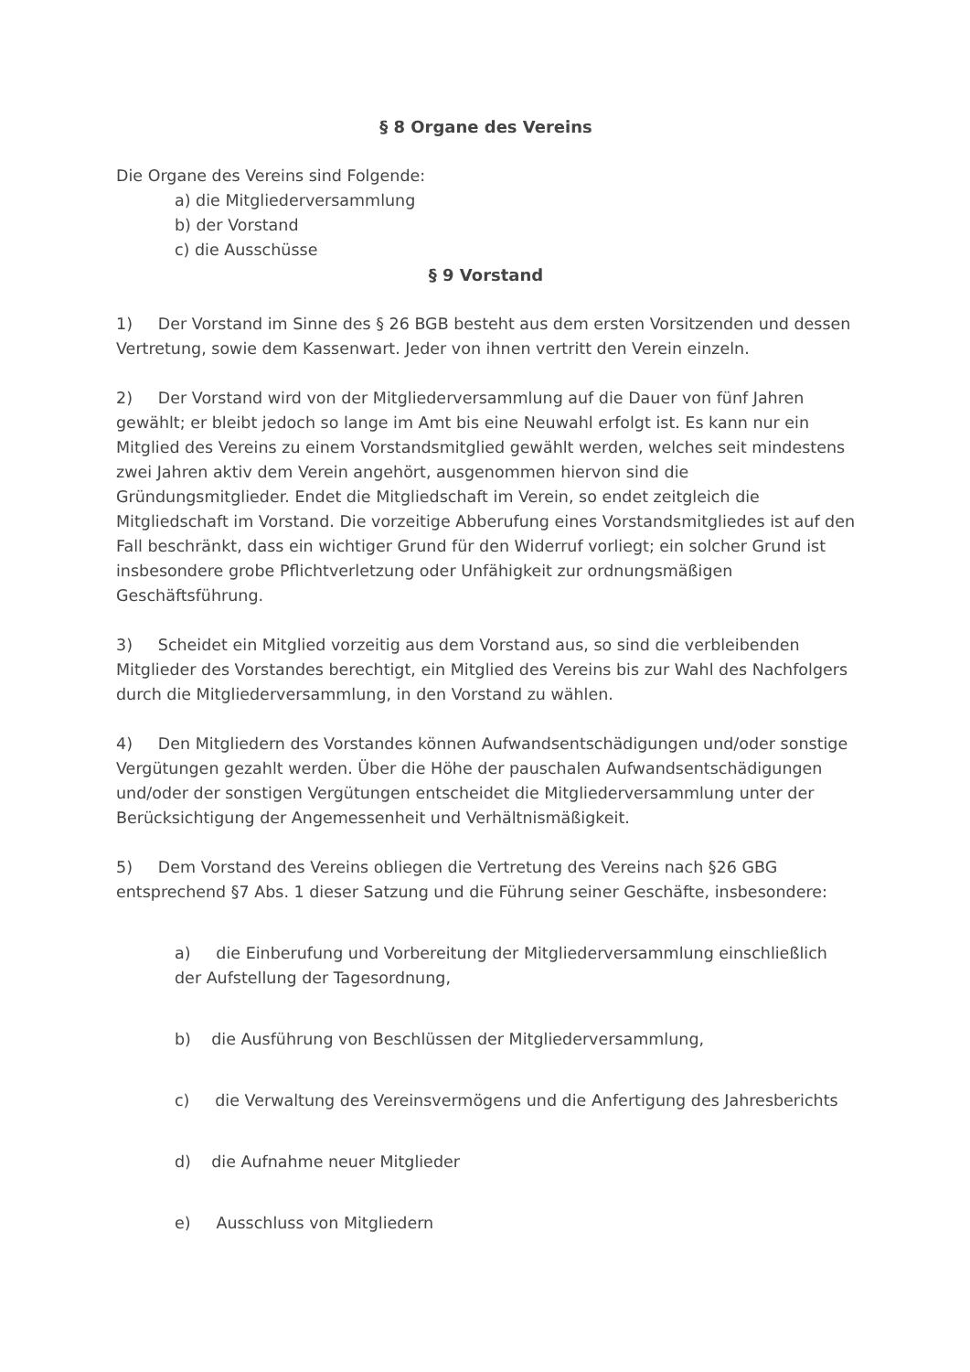§ 8 Organe des Vereins
Die Organe des Vereins sind Folgende:
a) die Mitgliederversammlung
b) der Vorstand
c) die Ausschüsse
§ 9 Vorstand
1) Der Vorstand im Sinne des § 26 BGB besteht aus dem ersten Vorsitzenden und dessen Vertretung, sowie dem Kassenwart. Jeder von ihnen vertritt den Verein einzeln.
2) Der Vorstand wird von der Mitgliederversammlung auf die Dauer von fünf Jahren gewählt; er bleibt jedoch so lange im Amt bis eine Neuwahl erfolgt ist. Es kann nur ein Mitglied des Vereins zu einem Vorstandsmitglied gewählt werden, welches seit mindestens zwei Jahren aktiv dem Verein angehört, ausgenommen hiervon sind die Gründungsmitglieder. Endet die Mitgliedschaft im Verein, so endet zeitgleich die Mitgliedschaft im Vorstand. Die vorzeitige Abberufung eines Vorstandsmitgliedes ist auf den Fall beschränkt, dass ein wichtiger Grund für den Widerruf vorliegt; ein solcher Grund ist insbesondere grobe Pflichtverletzung oder Unfähigkeit zur ordnungsmäßigen Geschäftsführung.
3) Scheidet ein Mitglied vorzeitig aus dem Vorstand aus, so sind die verbleibenden Mitglieder des Vorstandes berechtigt, ein Mitglied des Vereins bis zur Wahl des Nachfolgers durch die Mitgliederversammlung, in den Vorstand zu wählen.
4) Den Mitgliedern des Vorstandes können Aufwandsentschädigungen und/oder sonstige Vergütungen gezahlt werden. Über die Höhe der pauschalen Aufwandsentschädigungen und/oder der sonstigen Vergütungen entscheidet die Mitgliederversammlung unter der Berücksichtigung der Angemessenheit und Verhältnismäßigkeit.
5) Dem Vorstand des Vereins obliegen die Vertretung des Vereins nach §26 GBG entsprechend §7 Abs. 1 dieser Satzung und die Führung seiner Geschäfte, insbesondere:
a) die Einberufung und Vorbereitung der Mitgliederversammlung einschließlich der Aufstellung der Tagesordnung,
b) die Ausführung von Beschlüssen der Mitgliederversammlung,
c) die Verwaltung des Vereinsvermögens und die Anfertigung des Jahresberichts
d) die Aufnahme neuer Mitglieder
e) Ausschluss von Mitgliedern